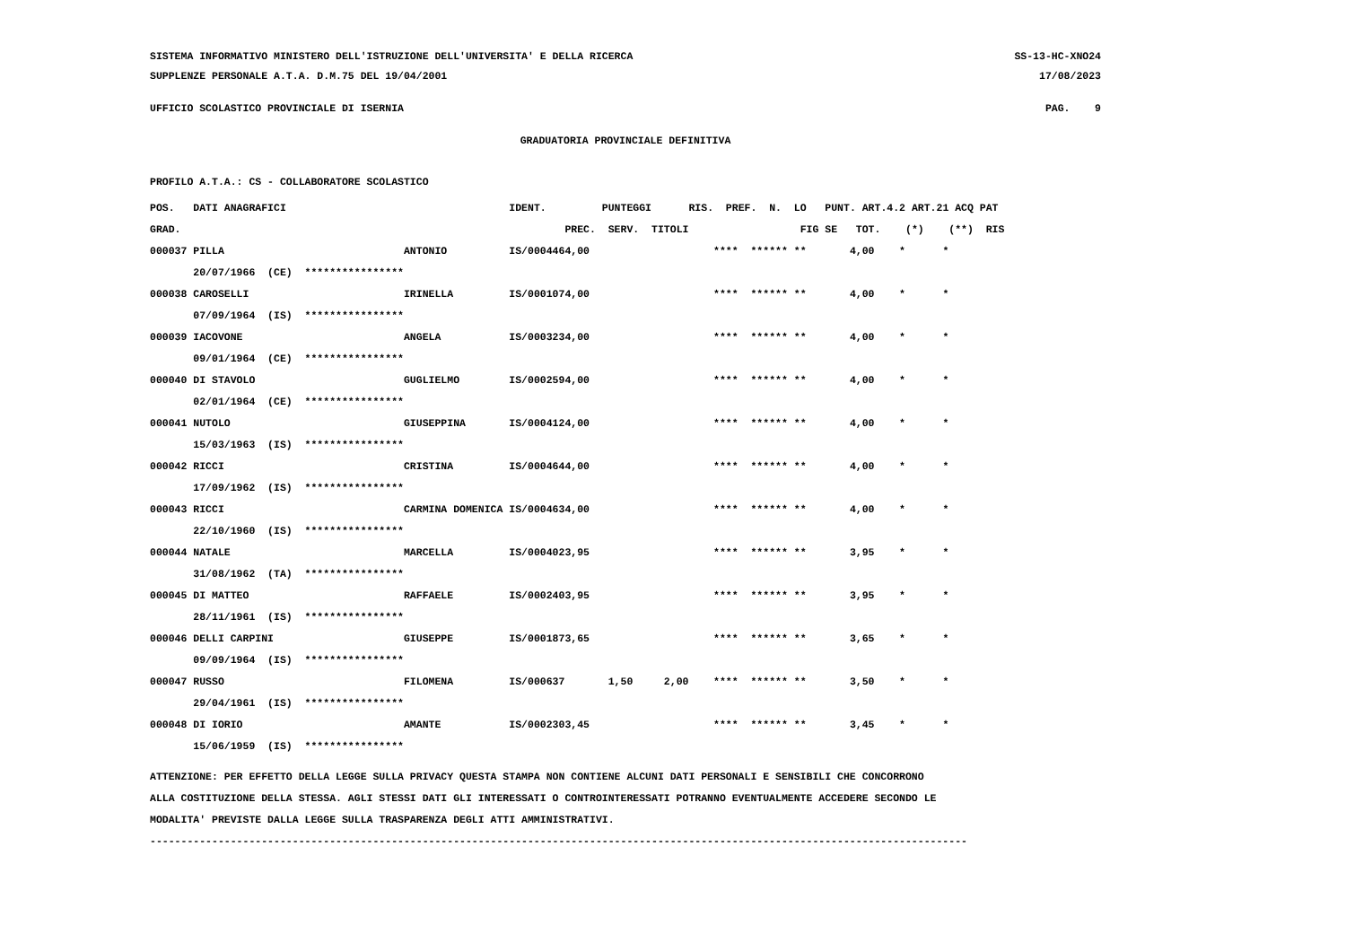SISTEMA INFORMATIVO MINISTERO DELL'ISTRUZIONE DELL'UNIVERSITA' E DELLA RICERCA SS-13-HC-XNO24
SUPPLENZE PERSONALE A.T.A. D.M.75 DEL 19/04/2001 17/08/2023
UFFICIO SCOLASTICO PROVINCIALE DI ISERNIA PAG. 9
GRADUATORIA PROVINCIALE DEFINITIVA
PROFILO A.T.A.: CS - COLLABORATORE SCOLASTICO
| POS. DATI ANAGRAFICI | | IDENT. | PUNTEGGI | | | RIS. PREF. N. LO PUNT. ART.4.2 ART.21 ACQ PAT |
| --- | --- | --- | --- | --- | --- | --- |
| GRAD. | | | PREC. | SERV. | TITOLI | FIG SE TOT. (*) (**) RIS |
| 000037 PILLA | ANTONIO | IS/000446 | 4,00 | | | **** ****** ** 4,00 * * |
| 20/07/1966 (CE) **************** | | | | | | |
| 000038 CAROSELLI | IRINELLA | IS/000107 | 4,00 | | | **** ****** ** 4,00 * * |
| 07/09/1964 (IS) **************** | | | | | | |
| 000039 IACOVONE | ANGELA | IS/000323 | 4,00 | | | **** ****** ** 4,00 * * |
| 09/01/1964 (CE) **************** | | | | | | |
| 000040 DI STAVOLO | GUGLIELMO | IS/000259 | 4,00 | | | **** ****** ** 4,00 * * |
| 02/01/1964 (CE) **************** | | | | | | |
| 000041 NUTOLO | GIUSEPPINA | IS/000412 | 4,00 | | | **** ****** ** 4,00 * * |
| 15/03/1963 (IS) **************** | | | | | | |
| 000042 RICCI | CRISTINA | IS/000464 | 4,00 | | | **** ****** ** 4,00 * * |
| 17/09/1962 (IS) **************** | | | | | | |
| 000043 RICCI | CARMINA DOMENICA | IS/000463 | 4,00 | | | **** ****** ** 4,00 * * |
| 22/10/1960 (IS) **************** | | | | | | |
| 000044 NATALE | MARCELLA | IS/000402 | 3,95 | | | **** ****** ** 3,95 * * |
| 31/08/1962 (TA) **************** | | | | | | |
| 000045 DI MATTEO | RAFFAELE | IS/000240 | 3,95 | | | **** ****** ** 3,95 * * |
| 28/11/1961 (IS) **************** | | | | | | |
| 000046 DELLI CARPINI | GIUSEPPE | IS/000187 | 3,65 | | | **** ****** ** 3,65 * * |
| 09/09/1964 (IS) **************** | | | | | | |
| 000047 RUSSO | FILOMENA | IS/000637 | | 1,50 | 2,00 | **** ****** ** 3,50 * * |
| 29/04/1961 (IS) **************** | | | | | | |
| 000048 DI IORIO | AMANTE | IS/000230 | 3,45 | | | **** ****** ** 3,45 * * |
| 15/06/1959 (IS) **************** | | | | | | |
ATTENZIONE: PER EFFETTO DELLA LEGGE SULLA PRIVACY QUESTA STAMPA NON CONTIENE ALCUNI DATI PERSONALI E SENSIBILI CHE CONCORRONO ALLA COSTITUZIONE DELLA STESSA. AGLI STESSI DATI GLI INTERESSATI O CONTROINTERESSATI POTRANNO EVENTUALMENTE ACCEDERE SECONDO LE MODALITA' PREVISTE DALLA LEGGE SULLA TRASPARENZA DEGLI ATTI AMMINISTRATIVI. ------------------------------------------------------------------------------------------------------------------------------------